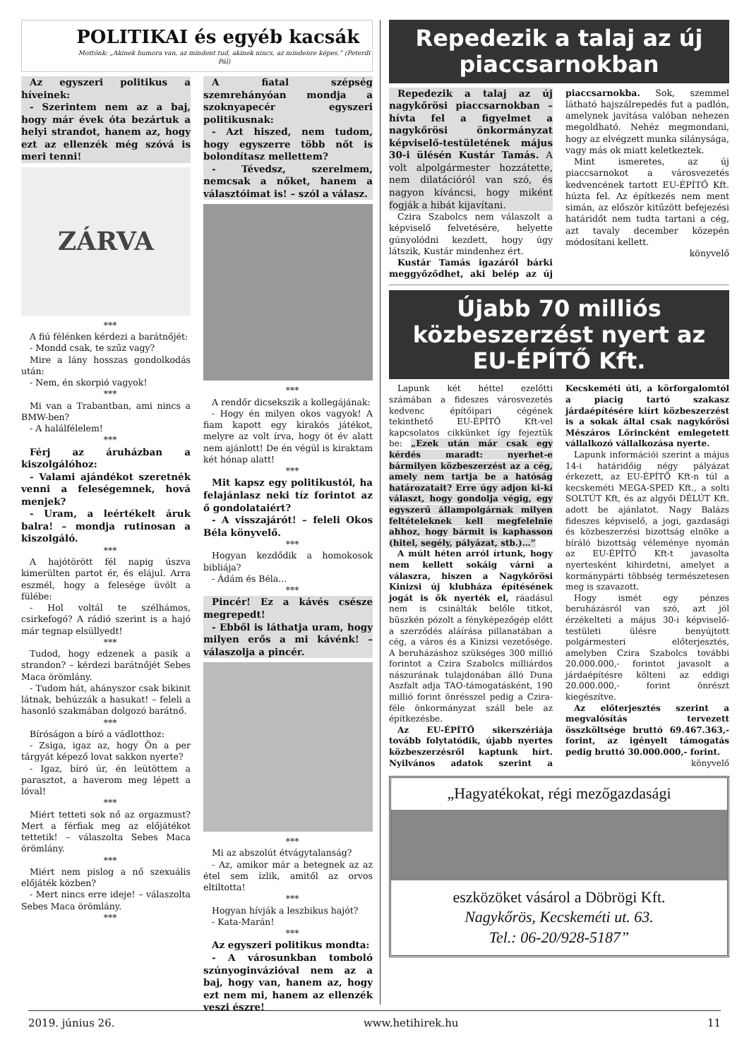POLITIKAI és egyéb kacsák
Mottónk: „Akinek humora van, az mindent tud, akinek nincs, az mindenre képes.” (Peterdi Pál)
Az egyszeri politikus a híveinek:
- Szerintem nem az a baj, hogy már évek óta bezártuk a helyi strandot, hanem az, hogy ezt az ellenzék még szóvá is meri tenni!
ZÁRVA
***
A fiú félénken kérdezi a barátnőjét:
- Mondd csak, te szűz vagy?
Mire a lány hosszas gondolkodás után:
- Nem, én skorpió vagyok!
***
Mi van a Trabantban, ami nincs a BMW-ben?
- A halálfélelem!
***
Férj az áruházban a kiszolgálóhoz:
- Valami ajándékot szeretnék venni a feleségemnek, hová menjek?
- Uram, a leértékelt áruk balra! – mondja rutinosan a kiszolgáló.
***
A hajótörött fél napig úszva kimerülten partot ér, és elájul. Arra eszmél, hogy a felesége üvölt a fülébe:
- Hol voltál te szélhámos, csirkefogó? A rádió szerint is a hajó már tegnap elsüllyedt!
***
Tudod, hogy edzenek a pasik a strandon? – kérdezi barátnőjét Sebes Maca örömlány.
- Tudom hát, ahányszor csak bikinit látnak, behúzzák a hasukat! – feleli a hasonló szakmában dolgozó barátnő.
***
Bíróságon a bíró a vádlotthoz:
- Zsiga, igaz az, hogy Ön a per tárgyát képező lovat sakkon nyerte?
- Igaz, bíró úr, én leütöttem a parasztot, a haverom meg lépett a lóval!
***
Miért tetteti sok nő az orgazmust? Mert a férfiak meg az előjátékot tettetik! – válaszolta Sebes Maca örömlány.
***
Miért nem pislog a nő szexuális előjáték közben?
- Mert nincs erre ideje! – válaszolta Sebes Maca örömlány.
***
A fiatal szépség szemrehányóan mondja a szoknyapecér egyszeri politikusnak:
- Azt hiszed, nem tudom, hogy egyszerre több nőt is bolondítasz mellettem?
- Tévedsz, szerelmem, nemcsak a nőket, hanem a választóimat is! – szól a válasz.
***
A rendőr dicsekszik a kollegájának:
- Hogy én milyen okos vagyok! A fiam kapott egy kirakós játékot, melyre az volt írva, hogy öt év alatt nem ajánlott! De én végül is kiraktam két hónap alatt!
***
Mit kapsz egy politikustól, ha felajánlasz neki tíz forintot az ő gondolataiért?
- A visszajárót! – feleli Okos Béla könyvelő.
***
Hogyan kezdődik a homokosok bibliája?
- Ádám és Béla...
***
Pincér! Ez a kávés csésze megrepedt!
- Ebből is láthatja uram, hogy milyen erős a mi kávénk! – válaszolja a pincér.
***
Mi az abszolút étvágytalanság?
- Az, amikor már a betegnek az az étel sem ízlik, amitől az orvos eltiltotta!
***
Hogyan hívják a leszbikus hajót?
- Kata-Marán!
***
Az egyszeri politikus mondta:
- A városunkban tomboló szúnyoginvázióval nem az a baj, hogy van, hanem az, hogy ezt nem mi, hanem az ellenzék veszi észre!
Repedezik a talaj az új piaccsarnokban
Repedezik a talaj az új nagykőrösi piaccsarnokban – hívta fel a figyelmet a nagykőrösi önkormányzat képviselő-testületének május 30-i ülésén Kustár Tamás. A volt alpolgármester hozzátette, nem dilatációról van szó, és nagyon kíváncsi, hogy miként fogják a hibát kijavítani.
Czira Szabolcs nem válaszolt a képviselő felvetésére, helyette gúnyolódni kezdett, hogy úgy látszik, Kustár mindenhez ért.
Kustár Tamás igazáról bárki meggyőződhet, aki belép az új piaccsarnokba. Sok, szemmel látható hajszálrepedés fut a padlón, amelynek javítása valóban nehezen megoldható. Nehéz megmondani, hogy az elvégzett munka silánysága, vagy más ok miatt keletkeztek.
Mint ismeretes, az új piaccsarnokot a városvezetés kedvencének tartott EU-ÉPÍTŐ Kft. húzta fel. Az építkezés nem ment simán, az először kitűzött befejezési határidőt nem tudta tartani a cég, azt tavaly december közepén módosítani kellett.
könyvelő
Újabb 70 milliós közbeszerzést nyert az EU-ÉPÍTŐ Kft.
Lapunk két héttel ezelőtti számában a fideszes városvezetés kedvenc építőipari cégének tekinthető EU-ÉPÍTŐ Kft-vel kapcsolatos cikkünket így fejeztük be: „Ezek után már csak egy kérdés maradt: nyerhet-e bármilyen közbeszerzést az a cég, amely nem tartja be a hatóság határozatait? Erre úgy adjon ki-ki választ, hogy gondolja végig, egy egyszerű állampolgárnak milyen feltételeknek kell megfelelnie ahhoz, hogy bármit is kaphasson (hitel, segély, pályázat, stb.)…”
A múlt héten arról írtunk, hogy nem kellett sokáig várni a válaszra, hiszen a Nagykőrösi Kinizsi új klubháza építésének jogát is ők nyerték el, ráadásul nem is csinálták belőle titkot, büszkén pózolt a fényképezőgép előtt a szerződés aláírása pillanatában a cég, a város és a Kinizsi vezetősége. A beruházáshoz szükséges 300 millió forintot a Czira Szabolcs milliárdos nászurának tulajdonában álló Duna Aszfalt adja TAO-támogatásként, 190 millió forint önrésszel pedig a Czira-féle önkormányzat száll bele az építkezésbe.
Az EU-ÉPÍTŐ sikerszériája tovább folytatódik, újabb nyertes közbeszerzésről kaptunk hírt. Nyilvános adatok szerint a Kecskeméti úti, a körforgalomtól a piacig tartó szakasz járdaépítésére kiírt közbeszerzést is a sokak által csak nagykőrösi Mészáros Lőrincként emlegetett vállalkozó vállalkozása nyerte.
Lapunk információi szerint a május 14-i határidőig négy pályázat érkezett, az EU-ÉPÍTŐ Kft-n túl a kecskeméti MEGA-SPED Kft., a solti SOLTÚT Kft, és az algyői DÉLÚT Kft. adott be ajánlatot. Nagy Balázs fideszes képviselő, a jogi, gazdasági és közbeszerzési bizottság elnöke a bíráló bizottság véleménye nyomán az EU-ÉPÍTŐ Kft-t javasolta nyertesként kihirdetni, amelyet a kormánypárti többség természetesen meg is szavazott.
Hogy ismét egy pénzes beruházásról van szó, azt jól érzékelteti a május 30-i képviselő-testületi ülésre benyújtott polgármesteri előterjesztés, amelyben Czira Szabolcs további 20.000.000,- forintot javasolt a járdaépítésre költeni az eddigi 20.000.000,- forint önrészt kiegészítve.
Az előterjesztés szerint a megvalósítás tervezett összköltsége bruttó 69.467.363,- forint, az igényelt támogatás pedig bruttó 30.000.000,- forint.
könyvelő
„Hagyatékokat, régi mezőgazdasági
eszközöket vásárol a Döbrögi Kft.
Nagykőrös, Kecskeméti ut. 63.
Tel.: 06-20/928-5187”
2019. június 26. www.hetihirek.hu 11